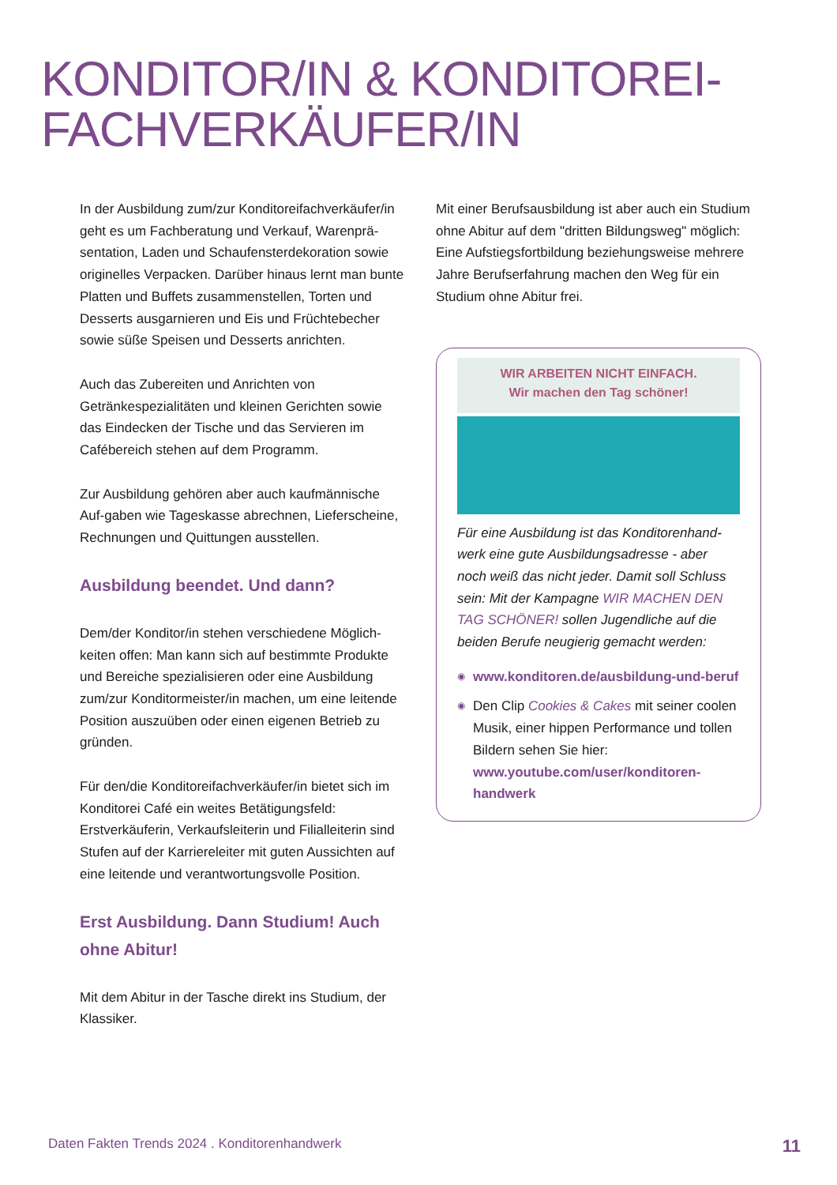KONDITOR/IN & KONDITOREI-
FACHVERKÄUFER/IN
In der Ausbildung zum/zur Konditoreifachverkäufer/in geht es um Fachberatung und Verkauf, Warenprä­sentation, Laden und Schaufensterdekoration sowie originelles Verpacken. Darüber hinaus lernt man bunte Platten und Buffets zusammenstellen, Torten und Desserts ausgarnieren und Eis und Früchtebecher sowie süße Speisen und Desserts anrichten.
Auch das Zubereiten und Anrichten von Getränkespezialitäten und kleinen Gerichten sowie das Eindecken der Tische und das Servieren im Cafébereich stehen auf dem Programm.
Zur Ausbildung gehören aber auch kaufmännische Auf-gaben wie Tageskasse abrechnen, Lieferscheine, Rechnungen und Quittungen ausstellen.
Ausbildung beendet. Und dann?
Dem/der Konditor/in stehen verschiedene Möglich­keiten offen: Man kann sich auf bestimmte Pro­dukte und Bereiche spezialisieren oder eine Aus­bildung zum/zur Konditormeister/in machen, um eine leitende Position auszuüben oder einen eigenen Betrieb zu gründen.
Für den/die Konditoreifachverkäufer/in bietet sich im Konditorei Café ein weites Betätigungsfeld: Erstverkäuferin, Verkaufsleiterin und Filialleiterin sind Stufen auf der Karriereleiter mit guten Aus­sichten auf eine leitende und verantwortungsvolle Position.
Erst Ausbildung. Dann Studium! Auch ohne Abitur!
Mit dem Abitur in der Tasche direkt ins Studium, der Klassiker.
Mit einer Berufsausbildung ist aber auch ein Studium ohne Abitur auf dem "dritten Bildungs­weg" möglich: Eine Aufstiegsfortbildung beziehungsweise mehrere Jahre Berufserfahrung machen den Weg für ein Studium ohne Abitur frei.
WIR ARBEITEN NICHT EINFACH.
Wir machen den Tag schöner!
Für eine Ausbildung ist das Konditorenhand­werk eine gute Ausbildungsadresse - aber noch weiß das nicht jeder. Damit soll Schluss sein: Mit der Kampagne WIR MACHEN DEN TAG SCHÖNER! sollen Jugendliche auf die beiden Berufe neugierig gemacht werden:
◉ www.konditoren.de/ausbildung-und-beruf
◉ Den Clip Cookies & Cakes mit seiner coolen Musik, einer hippen Performance und tollen Bildern sehen Sie hier: www.youtube.com/user/konditoren-handwerk
Daten Fakten Trends 2024 . Konditorenhandwerk 11